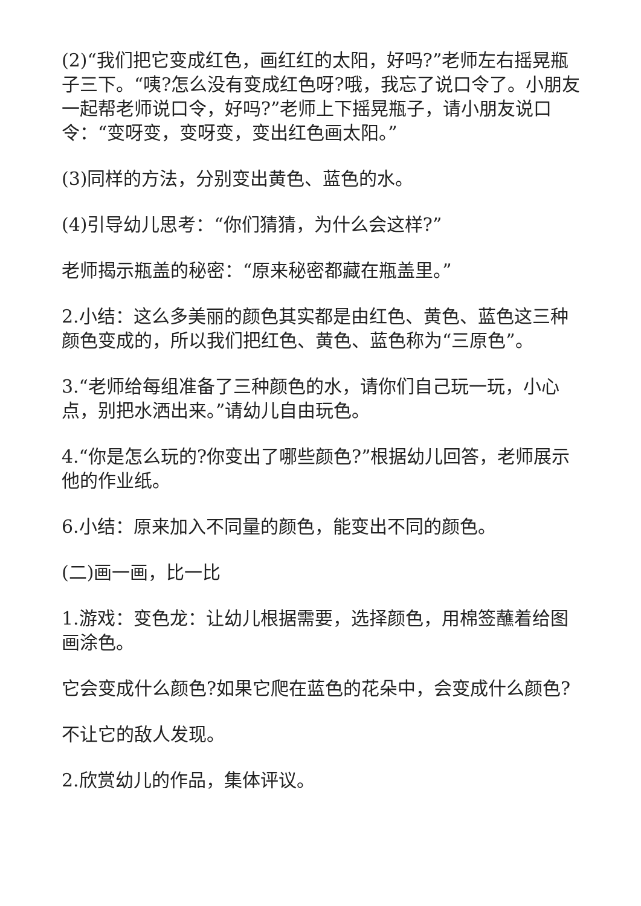(2)“我们把它变成红色，画红红的太阳，好吗?”老师左右摇晃瓶子三下。“咦?怎么没有变成红色呀?哦，我忘了说口令了。小朋友一起帮老师说口令，好吗?”老师上下摇晃瓶子，请小朋友说口令：“变呀变，变呀变，变出红色画太阳。”
(3)同样的方法，分别变出黄色、蓝色的水。
(4)引导幼儿思考：“你们猜猜，为什么会这样?”
老师揭示瓶盖的秘密：“原来秘密都藏在瓶盖里。”
2.小结：这么多美丽的颜色其实都是由红色、黄色、蓝色这三种颜色变成的，所以我们把红色、黄色、蓝色称为“三原色”。
3.“老师给每组准备了三种颜色的水，请你们自己玩一玩，小心点，别把水洒出来。”请幼儿自由玩色。
4.“你是怎么玩的?你变出了哪些颜色?”根据幼儿回答，老师展示他的作业纸。
6.小结：原来加入不同量的颜色，能变出不同的颜色。
(二)画一画，比一比
1.游戏：变色龙：让幼儿根据需要，选择颜色，用棉签蘸着给图画涂色。
它会变成什么颜色?如果它爬在蓝色的花朵中，会变成什么颜色?
不让它的敌人发现。
2.欣赏幼儿的作品，集体评议。